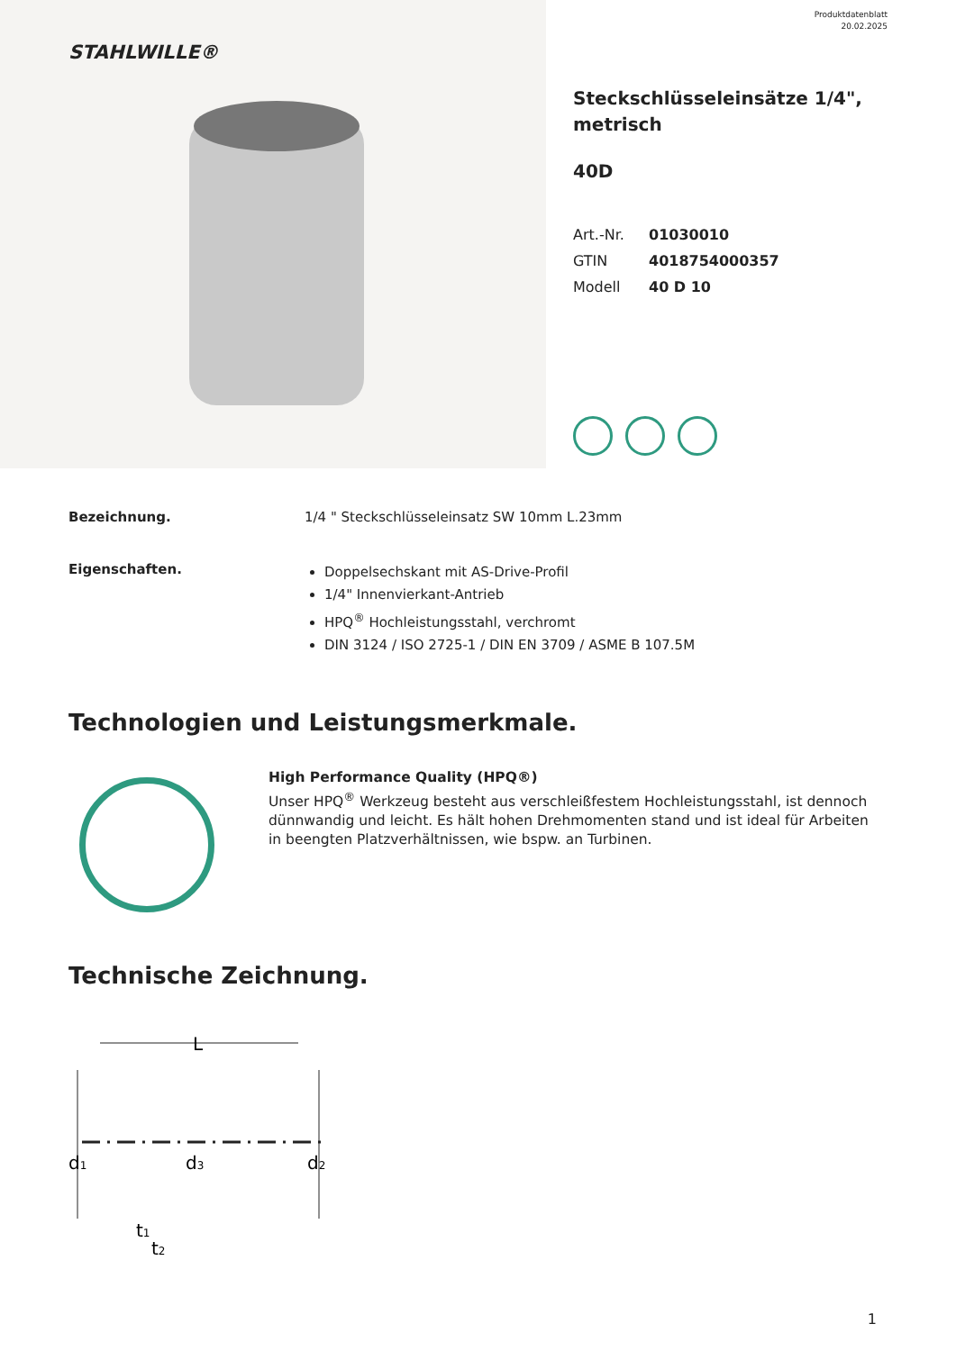STAHLWILLE®
Produktdatenblatt
20.02.2025
Steckschlüsseleinsätze 1/4",
metrisch
40D
Art.-Nr. 01030010
GTIN 4018754000357
Modell 40 D 10
Bezeichnung. 1/4 " Steckschlüsseleinsatz SW 10mm L.23mm
Eigenschaften.
Doppelsechskant mit AS-Drive-Profil
1/4" Innenvierkant-Antrieb
HPQ<sup>®</sup> Hochleistungsstahl, verchromt
DIN 3124 / ISO 2725-1 / DIN EN 3709 / ASME B 107.5M
Technologien und Leistungsmerkmale.
High Performance Quality (HPQ®)
Unser HPQ<sup>®</sup> Werkzeug besteht aus verschleißfestem Hochleistungsstahl, ist dennoch dünnwandig und leicht. Es hält hohen Drehmomenten stand und ist ideal für Arbeiten in beengten Platzverhältnissen, wie bspw. an Turbinen.
Technische Zeichnung.
L
d1
d3
d2
t1
t2
1